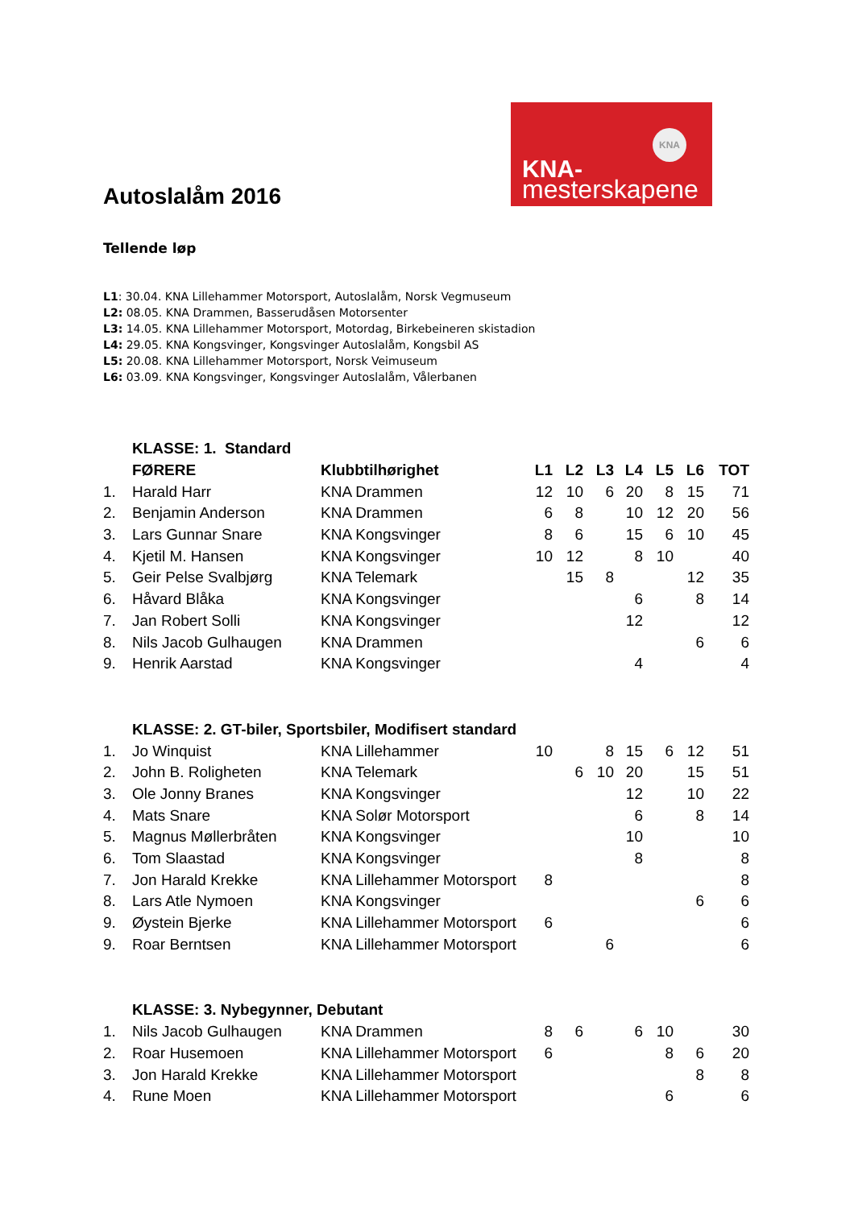KNA
KNA-
mesterskapene
Autoslalåm 2016
Tellende løp
L1: 30.04. KNA Lillehammer Motorsport, Autoslalåm, Norsk Vegmuseum
L2: 08.05. KNA Drammen, Basserudåsen Motorsenter
L3: 14.05. KNA Lillehammer Motorsport, Motordag, Birkebeineren skistadion
L4: 29.05. KNA Kongsvinger, Kongsvinger Autoslalåm, Kongsbil AS
L5: 20.08. KNA Lillehammer Motorsport, Norsk Veimuseum
L6: 03.09. KNA Kongsvinger, Kongsvinger Autoslalåm, Vålerbanen
| | KLASSE: 1. Standard | | | | | | | | |
| | FØRERE | Klubbtilhørighet | L1 | L2 | L3 | L4 | L5 | L6 | TOT |
| 1. | Harald Harr | KNA Drammen | 12 | 10 | 6 | 20 | 8 | 15 | 71 |
| 2. | Benjamin Anderson | KNA Drammen | 6 | 8 | | 10 | 12 | 20 | 56 |
| 3. | Lars Gunnar Snare | KNA Kongsvinger | 8 | 6 | | 15 | 6 | 10 | 45 |
| 4. | Kjetil M. Hansen | KNA Kongsvinger | 10 | 12 | | 8 | 10 | | 40 |
| 5. | Geir Pelse Svalbjørg | KNA Telemark | | 15 | 8 | | | 12 | 35 |
| 6. | Håvard Blåka | KNA Kongsvinger | | | | 6 | | 8 | 14 |
| 7. | Jan Robert Solli | KNA Kongsvinger | | | | 12 | | | 12 |
| 8. | Nils Jacob Gulhaugen | KNA Drammen | | | | | | 6 | 6 |
| 9. | Henrik Aarstad | KNA Kongsvinger | | | | 4 | | | 4 |
| | KLASSE: 2. GT-biler, Sportsbiler, Modifisert standard | | | | | | | | |
| 1. | Jo Winquist | KNA Lillehammer | 10 | | 8 | 15 | 6 | 12 | 51 |
| 2. | John B. Roligheten | KNA Telemark | | 6 | 10 | 20 | | 15 | 51 |
| 3. | Ole Jonny Branes | KNA Kongsvinger | | | | 12 | | 10 | 22 |
| 4. | Mats Snare | KNA Solør Motorsport | | | | 6 | | 8 | 14 |
| 5. | Magnus Møllerbråten | KNA Kongsvinger | | | | 10 | | | 10 |
| 6. | Tom Slaastad | KNA Kongsvinger | | | | 8 | | | 8 |
| 7. | Jon Harald Krekke | KNA Lillehammer Motorsport | 8 | | | | | | 8 |
| 8. | Lars Atle Nymoen | KNA Kongsvinger | | | | | | 6 | 6 |
| 9. | Øystein Bjerke | KNA Lillehammer Motorsport | 6 | | | | | | 6 |
| 9. | Roar Berntsen | KNA Lillehammer Motorsport | | | 6 | | | | 6 |
| | KLASSE: 3. Nybegynner, Debutant | | | | | | | | |
| 1. | Nils Jacob Gulhaugen | KNA Drammen | 8 | 6 | | 6 | 10 | | 30 |
| 2. | Roar Husemoen | KNA Lillehammer Motorsport | 6 | | | | 8 | 6 | 20 |
| 3. | Jon Harald Krekke | KNA Lillehammer Motorsport | | | | | | 8 | 8 |
| 4. | Rune Moen | KNA Lillehammer Motorsport | | | | | 6 | | 6 |